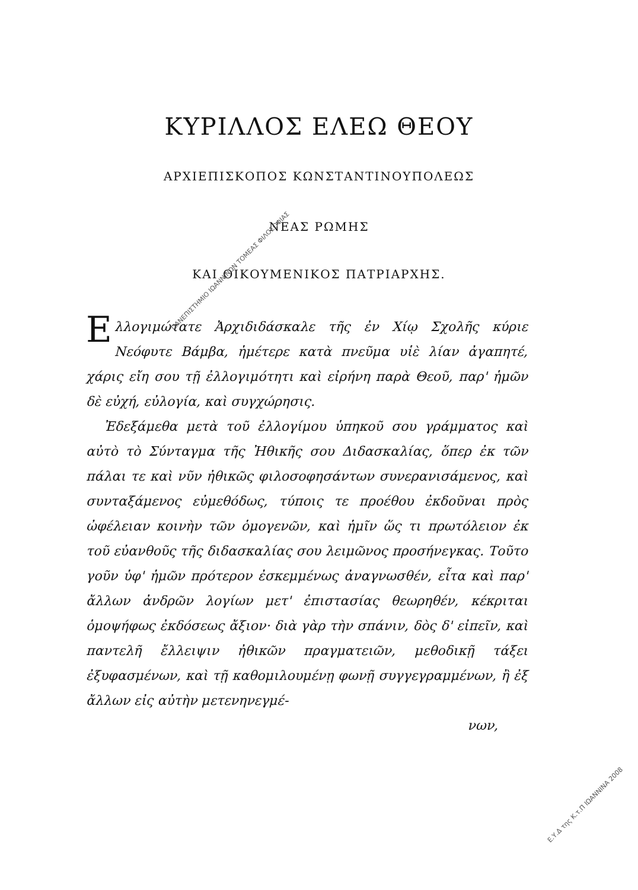ΚΥΡΙΛΛΟΣ ΕΛΕΩ ΘΕΟΥ
ΑΡΧΙΕΠΙΣΚΟΠΟΣ ΚΩΝΣΤΑΝΤΙΝΟΥΠΟΛΕΩΣ
ΝΕΑΣ ΡΩΜΗΣ
ΚΑΙ ΟΙΚΟΥΜΕΝΙΚΟΣ ΠΑΤΡΙΑΡΧΗΣ.
Ελλογιμώτατε Ἀρχιδιδάσκαλε τῆς ἐν Χίῳ Σχολῆς κύριε Νεόφυτε Βάμβα, ἡμέτερε κατὰ πνεῦμα υἱὲ λίαν ἀγαπητέ, χάρις εἴη σου τῇ ἐλλογιμότητι καὶ εἰρήνη παρὰ Θεοῦ, παρ' ἡμῶν δὲ εὐχή, εὐλογία, καὶ συγχώρησις.
Ἐδεξάμεθα μετὰ τοῦ ἐλλογίμου ὑπηκοῦ σου γράμματος καὶ αὐτὸ τὸ Σύνταγμα τῆς Ἠθικῆς σου Διδασκαλίας, ὅπερ ἐκ τῶν πάλαι τε καὶ νῦν ἠθικῶς φιλοσοφησάντων συνερανισάμενος, καὶ συνταξάμενος εὐμεθόδως, τύποις τε προέθου ἐκδοῦναι πρὸς ὠφέλειαν κοινὴν τῶν ὁμογενῶν, καὶ ἡμῖν ὥς τι πρωτόλειον ἐκ τοῦ εὐανθοῦς τῆς διδασκαλίας σου λειμῶνος προσήνεγκας. Τοῦτο γοῦν ὑφ' ἡμῶν πρότερον ἐσκεμμένως ἀναγνωσθέν, εἶτα καὶ παρ' ἄλλων ἀνδρῶν λογίων μετ' ἐπιστασίας θεωρηθέν, κέκριται ὁμοψήφως ἐκδόσεως ἄξιον· διὰ γὰρ τὴν σπάνιν, δὸς δ' εἰπεῖν, καὶ παντελῆ ἔλλειψιν ἠθικῶν πραγματειῶν, μεθοδικῇ τάξει ἐξυφασμένων, καὶ τῇ καθομιλουμένῃ φωνῇ συγγεγραμμένων, ἢ ἐξ ἄλλων εἰς αὐτὴν μετενηνεγμέ-
νων,
ΠΑΝΕΠΙΣΤΗΜΙΟ ΙΩΑΝΝΙΝΩΝ ΤΟΜΕΑΣ ΦΙΛΟΣΟΦΙΑΣ
Ε.Υ.Δ της Κ.τ.Π ΙΩΑΝΝΙΝΑ 2008